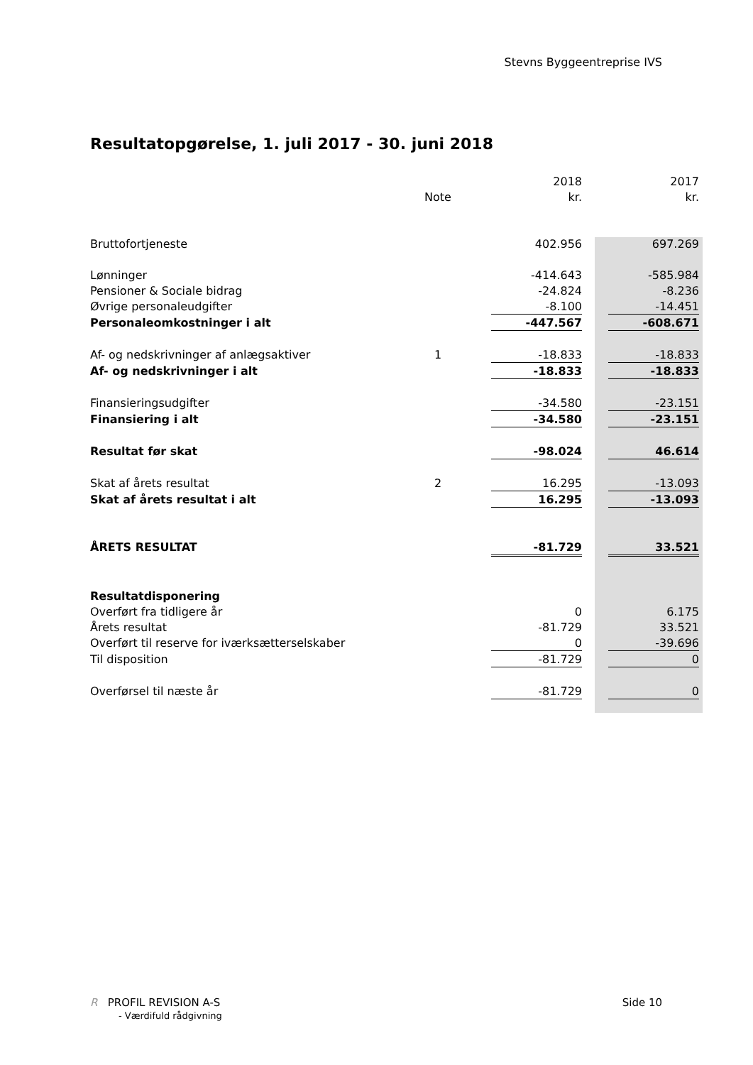Stevns Byggeentreprise IVS
Resultatopgørelse, 1. juli 2017 - 30. juni 2018
| | | | 2018 | | 2017 |
| | Note | | kr. | | kr. |
| Bruttofortjeneste | | | 402.956 | | 697.269 |
| Lønninger | | | -414.643 | | -585.984 |
| Pensioner & Sociale bidrag | | | -24.824 | | -8.236 |
| Øvrige personaleudgifter | | | -8.100 | | -14.451 |
| Personaleomkostninger i alt | | | -447.567 | | -608.671 |
| Af- og nedskrivninger af anlægsaktiver | 1 | | -18.833 | | -18.833 |
| Af- og nedskrivninger i alt | | | -18.833 | | -18.833 |
| Finansieringsudgifter | | | -34.580 | | -23.151 |
| Finansiering i alt | | | -34.580 | | -23.151 |
| Resultat før skat | | | -98.024 | | 46.614 |
| Skat af årets resultat | 2 | | 16.295 | | -13.093 |
| Skat af årets resultat i alt | | | 16.295 | | -13.093 |
| ÅRETS RESULTAT | | | -81.729 | | 33.521 |
| Resultatdisponering | | | | | |
| Overført fra tidligere år | | | 0 | | 6.175 |
| Årets resultat | | | -81.729 | | 33.521 |
| Overført til reserve for iværksætterselskaber | | | 0 | | -39.696 |
| Til disposition | | | -81.729 | | 0 |
| Overførsel til næste år | | | -81.729 | | 0 |
R PROFIL REVISION A-S
- Værdifuld rådgivning
Side 10